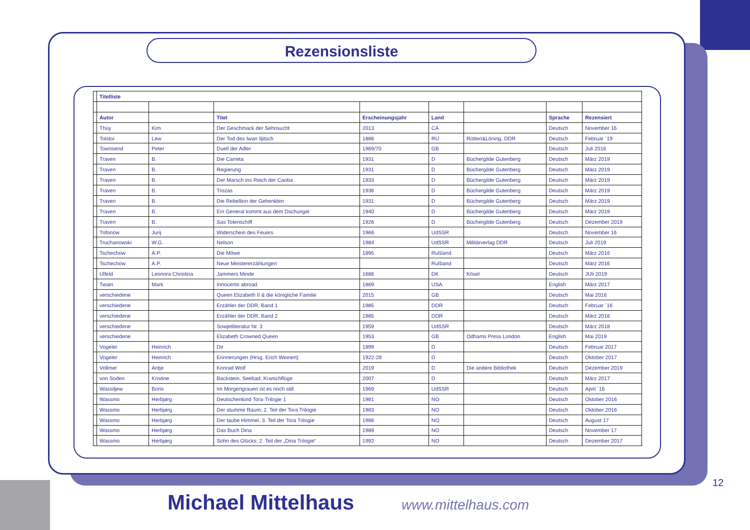Rezensionsliste
| | Titelliste | | | | | | | |
| | Autor | | Titel | Erscheinungsjahr | Land | | Sprache | Rezensiert |
| | Thúy | Kim | Der Geschmack der Sehnsucht | 2013 | CA | | Deutsch | November 16 |
| | Tolstoi | Lew | Der Tod des Iwan Iljitsch | 1886 | RU | Rütten&Löning, DDR | Deutsch | Februar ´19 |
| | Townsend | Peter | Duell der Adler | 1969/70 | GB | | Deutsch | Juli 2016 |
| | Traven | B. | Die Carreta | 1931 | D | Büchergilde Gutenberg | Deutsch | März 2019 |
| | Traven | B. | Regierung | 1931 | D | Büchergilde Gutenberg | Deutsch | März 2019 |
| | Traven | B. | Der Marsch ins Reich der Caoba | 1933 | D | Büchergilde Gutenberg | Deutsch | März 2019 |
| | Traven | B. | Trozas | 1936 | D | Büchergilde Gutenberg | Deutsch | März 2019 |
| | Traven | B. | Die Rebellion der Gehenkten | 1931 | D | Büchergilde Gutenberg | Deutsch | März 2019 |
| | Traven | B. | Ein General kommt aus dem Dschungel | 1940 | D | Büchergilde Gutenberg | Deutsch | März 2019 |
| | Traven | B. | Sas Totenschiff | 1926 | D | Büchergilde Gutenberg | Deutsch | Dezember 2019 |
| | Trifonow | Jurij | Widerschein des Feuers | 1966 | UdSSR | | Deutsch | November 16 |
| | Truchanowski | W.G. | Nelson | 1984 | UdSSR | Militärverlag DDR | Deutsch | Juli 2019 |
| | Tschechow | A.P. | Die Möwe | 1895 | Rußland | | Deutsch | März 2016 |
| | Tschechow | A.P. | Neue Meistererzählungen | | Rußland | | Deutsch | März 2016 |
| | Ulfeld | Leonora Christina | Jammers Minde | 1686 | DK | Kösel | Deutsch | JUli 2019 |
| | Twain | Mark | Innocents abroad | 1869 | USA | | English | März 2017 |
| | verschiedene | | Queen Elizabeth II & die königliche Familie | 2015 | GB | | Deutsch | Mai 2016 |
| | verschiedene | | Erzähler der DDR, Band 1 | 1985 | DDR | | Deutsch | Februar ´16 |
| | verschiedene | | Erzähler der DDR, Band 2 | 1985 | DDR | | Deutsch | März 2016 |
| | verschiedene | | Sowjetliteratur Nr. 3 | 1959 | UdSSR | | Deutsch | März 2018 |
| | verschiedene | | Elizabeth Crowned Queen | 1953 | GB | Odhams Press London | English | Mai 2019 |
| | Vogeler | Heinrich | Dir | 1899 | D | | Deutsch | Februar 2017 |
| | Vogeler | Heinrich | Erinnerungen (Hrsg. Erich Weinert) | 1922-28 | D | | Deutsch | Oktober 2017 |
| | Vollmer | Antje | Konrad Wolf | 2019 | D | Die andere Bibliothek | Deutsch | Dezember 2019 |
| | von Soden | Kristine | Backstein, Seebad, Kranichflüge | 2007 | D | | Deutsch | März 2017 |
| | Wassiljew | Boris | Im Morgengrauen ist es noch still | 1969 | UdSSR | | Deutsch | April ´16 |
| | Wassmo | Herbjørg | Deutschenkind Tora-Trilogie 1 | 1981 | NO | | Deutsch | Oktober 2016 |
| | Wassmo | Herbjørg | Der stumme Raum; 2. Teil der Tora Trilogie | 1983 | NO | | Deutsch | Oktober 2016 |
| | Wassmo | Herbjørg | Der taube Himmel, 3. Teil der Tora Trilogie | 1986 | NO | | Deutsch | August 17 |
| | Wassmo | Herbjørg | Das Buch Dina | 1989 | NO | | Deutsch | November 17 |
| | Wassmo | Herbjørg | Sohn des Glücks; 2. Teil der „Dina Trilogie“ | 1992 | NO | | Deutsch | Dezember 2017 |
12
Michael Mittelhaus www.mittelhaus.com